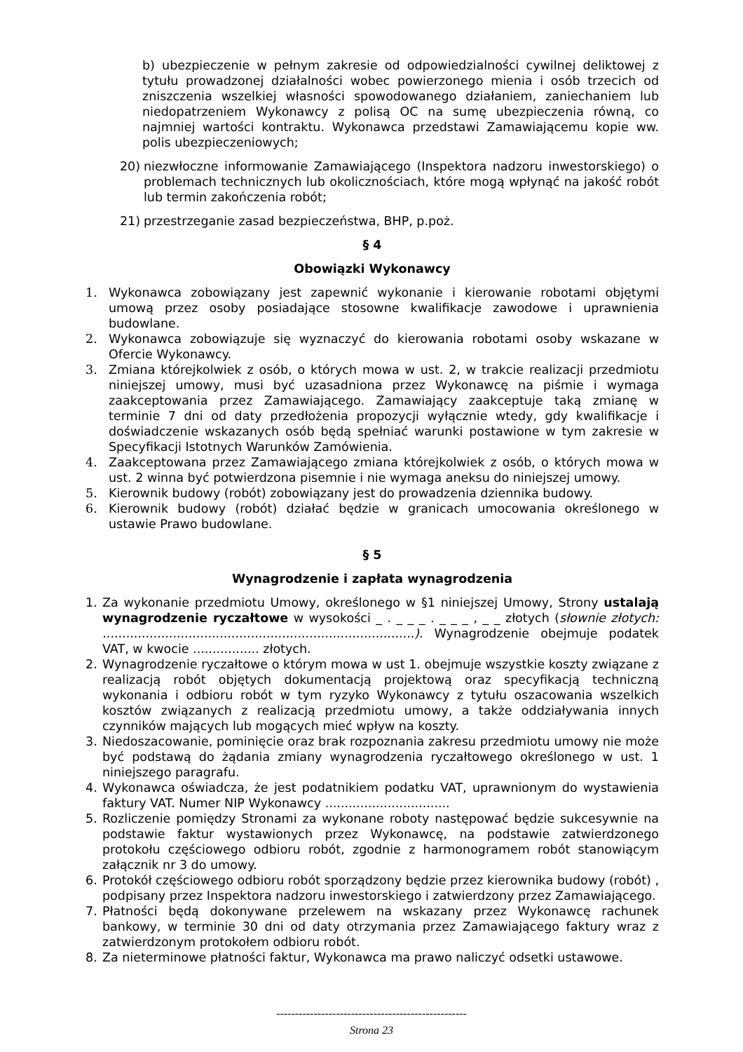b) ubezpieczenie w pełnym zakresie od odpowiedzialności cywilnej deliktowej z tytułu prowadzonej działalności wobec powierzonego mienia i osób trzecich od zniszczenia wszelkiej własności spowodowanego działaniem, zaniechaniem lub niedopatrzeniem Wykonawcy z polisą OC na sumę ubezpieczenia równą, co najmniej wartości kontraktu. Wykonawca przedstawi Zamawiającemu kopie ww. polis ubezpieczeniowych;
20) niezwłoczne informowanie Zamawiającego (Inspektora nadzoru inwestorskiego) o problemach technicznych lub okolicznościach, które mogą wpłynąć na jakość robót lub termin zakończenia robót;
21) przestrzeganie zasad bezpieczeństwa, BHP, p.poż.
§ 4
Obowiązki Wykonawcy
1. Wykonawca zobowiązany jest zapewnić wykonanie i kierowanie robotami objętymi umową przez osoby posiadające stosowne kwalifikacje zawodowe i uprawnienia budowlane.
2. Wykonawca zobowiązuje się wyznaczyć do kierowania robotami osoby wskazane w Ofercie Wykonawcy.
3. Zmiana którejkolwiek z osób, o których mowa w ust. 2, w trakcie realizacji przedmiotu niniejszej umowy, musi być uzasadniona przez Wykonawcę na piśmie i wymaga zaakceptowania przez Zamawiającego. Zamawiający zaakceptuje taką zmianę w terminie 7 dni od daty przedłożenia propozycji wyłącznie wtedy, gdy kwalifikacje i doświadczenie wskazanych osób będą spełniać warunki postawione w tym zakresie w Specyfikacji Istotnych Warunków Zamówienia.
4. Zaakceptowana przez Zamawiającego zmiana którejkolwiek z osób, o których mowa w ust. 2 winna być potwierdzona pisemnie i nie wymaga aneksu do niniejszej umowy.
5. Kierownik budowy (robót) zobowiązany jest do prowadzenia dziennika budowy.
6. Kierownik budowy (robót) działać będzie w granicach umocowania określonego w ustawie Prawo budowlane.
§ 5
Wynagrodzenie i zapłata wynagrodzenia
1. Za wykonanie przedmiotu Umowy, określonego w §1 niniejszej Umowy, Strony ustalają wynagrodzenie ryczałtowe w wysokości _ . _ _ _ . _ _ _ , _ _ złotych (słownie złotych: ................................................................................). Wynagrodzenie obejmuje podatek VAT, w kwocie ................. złotych.
2. Wynagrodzenie ryczałtowe o którym mowa w ust 1. obejmuje wszystkie koszty związane z realizacją robót objętych dokumentacją projektową oraz specyfikacją techniczną wykonania i odbioru robót w tym ryzyko Wykonawcy z tytułu oszacowania wszelkich kosztów związanych z realizacją przedmiotu umowy, a także oddziaływania innych czynników mających lub mogących mieć wpływ na koszty.
3. Niedoszacowanie, pominięcie oraz brak rozpoznania zakresu przedmiotu umowy nie może być podstawą do żądania zmiany wynagrodzenia ryczałtowego określonego w ust. 1 niniejszego paragrafu.
4. Wykonawca oświadcza, że jest podatnikiem podatku VAT, uprawnionym do wystawienia faktury VAT. Numer NIP Wykonawcy ................................
5. Rozliczenie pomiędzy Stronami za wykonane roboty następować będzie sukcesywnie na podstawie faktur wystawionych przez Wykonawcę, na podstawie zatwierdzonego protokołu częściowego odbioru robót, zgodnie z harmonogramem robót stanowiącym załącznik nr 3 do umowy.
6. Protokół częściowego odbioru robót sporządzony będzie przez kierownika budowy (robót) , podpisany przez Inspektora nadzoru inwestorskiego i zatwierdzony przez Zamawiającego.
7. Płatności będą dokonywane przelewem na wskazany przez Wykonawcę rachunek bankowy, w terminie 30 dni od daty otrzymania przez Zamawiającego faktury wraz z zatwierdzonym protokołem odbioru robót.
8. Za nieterminowe płatności faktur, Wykonawca ma prawo naliczyć odsetki ustawowe.
---------------------------------------------------
Strona 23